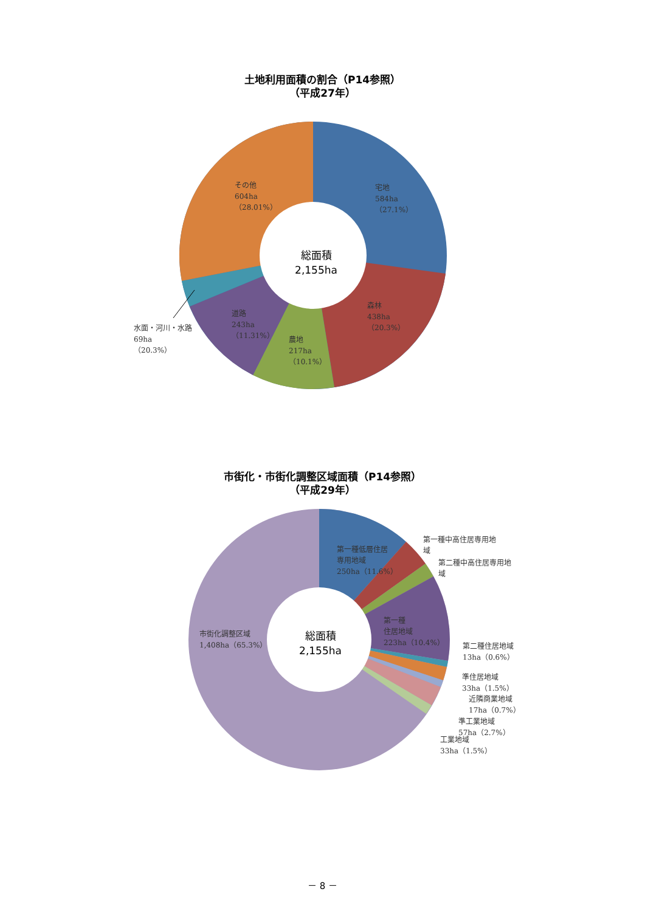土地利用面積の割合（P14参照）
（平成27年）
総面積
2,155ha
宅地
584ha
（27.1%）
その他
604ha
（28.01%）
森林
438ha
（20.3%）
農地
217ha
（10.1%）
道路
243ha
（11.31%）
水面・河川・水路
69ha
（20.3%）
市街化・市街化調整区域面積（P14参照）
（平成29年）
総面積
2,155ha
第一種低層住居
専用地域
250ha（11.6%）
第一種中高住居専用地
域
第二種中高住居専用地
域
第一種
住居地域
223ha（10.4%）
市街化調整区域
1,408ha（65.3%）
第二種住居地域
13ha（0.6%）
準住居地域
33ha（1.5%）
近隣商業地域
17ha（0.7%）
準工業地域
57ha（2.7%）
工業地域
33ha（1.5%）
－ 8 －